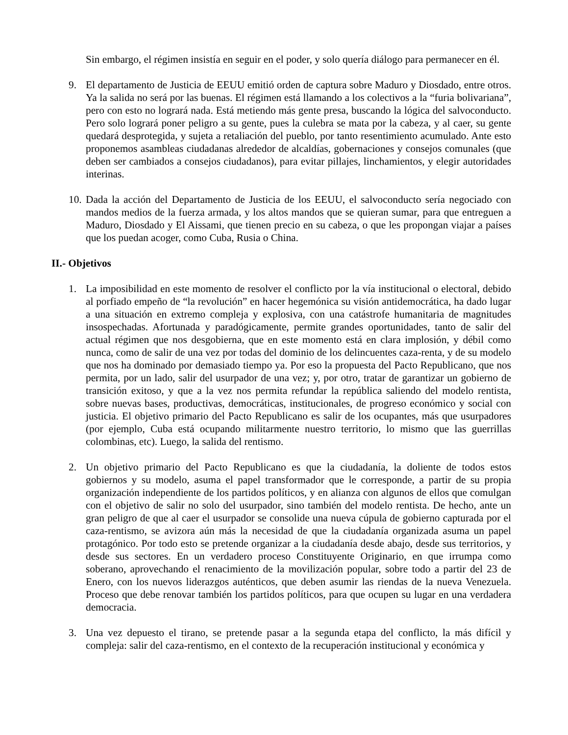Sin embargo, el régimen insistía en seguir en el poder, y solo quería diálogo para permanecer en él.
9. El departamento de Justicia de EEUU emitió orden de captura sobre Maduro y Diosdado, entre otros. Ya la salida no será por las buenas. El régimen está llamando a los colectivos a la “furia bolivariana”, pero con esto no logrará nada. Está metiendo más gente presa, buscando la lógica del salvoconducto. Pero solo logrará poner peligro a su gente, pues la culebra se mata por la cabeza, y al caer, su gente quedará desprotegida, y sujeta a retaliación del pueblo, por tanto resentimiento acumulado. Ante esto proponemos asambleas ciudadanas alrededor de alcaldías, gobernaciones y consejos comunales (que deben ser cambiados a consejos ciudadanos), para evitar pillajes, linchamientos, y elegir autoridades interinas.
10. Dada la acción del Departamento de Justicia de los EEUU, el salvoconducto sería negociado con mandos medios de la fuerza armada, y los altos mandos que se quieran sumar, para que entreguen a Maduro, Diosdado y El Aissami, que tienen precio en su cabeza, o que les propongan viajar a países que los puedan acoger, como Cuba, Rusia o China.
II.- Objetivos
1. La imposibilidad en este momento de resolver el conflicto por la vía institucional o electoral, debido al porfiado empeño de “la revolución” en hacer hegemónica su visión antidemocrática, ha dado lugar a una situación en extremo compleja y explosiva, con una catástrofe humanitaria de magnitudes insospechadas. Afortunada y paradógicamente, permite grandes oportunidades, tanto de salir del actual régimen que nos desgobierna, que en este momento está en clara implosión, y débil como nunca, como de salir de una vez por todas del dominio de los delincuentes caza-renta, y de su modelo que nos ha dominado por demasiado tiempo ya. Por eso la propuesta del Pacto Republicano, que nos permita, por un lado, salir del usurpador de una vez; y, por otro, tratar de garantizar un gobierno de transición exitoso, y que a la vez nos permita refundar la república saliendo del modelo rentista, sobre nuevas bases, productivas, democráticas, institucionales, de progreso económico y social con justicia. El objetivo primario del Pacto Republicano es salir de los ocupantes, más que usurpadores (por ejemplo, Cuba está ocupando militarmente nuestro territorio, lo mismo que las guerrillas colombinas, etc). Luego, la salida del rentismo.
2. Un objetivo primario del Pacto Republicano es que la ciudadanía, la doliente de todos estos gobiernos y su modelo, asuma el papel transformador que le corresponde, a partir de su propia organización independiente de los partidos políticos, y en alianza con algunos de ellos que comulgan con el objetivo de salir no solo del usurpador, sino también del modelo rentista. De hecho, ante un gran peligro de que al caer el usurpador se consolide una nueva cúpula de gobierno capturada por el caza-rentismo, se avizora aún más la necesidad de que la ciudadanía organizada asuma un papel protagónico. Por todo esto se pretende organizar a la ciudadanía desde abajo, desde sus territorios, y desde sus sectores. En un verdadero proceso Constituyente Originario, en que irrumpa como soberano, aprovechando el renacimiento de la movilización popular, sobre todo a partir del 23 de Enero, con los nuevos liderazgos auténticos, que deben asumir las riendas de la nueva Venezuela. Proceso que debe renovar también los partidos políticos, para que ocupen su lugar en una verdadera democracia.
3. Una vez depuesto el tirano, se pretende pasar a la segunda etapa del conflicto, la más difícil y compleja: salir del caza-rentismo, en el contexto de la recuperación institucional y económica y